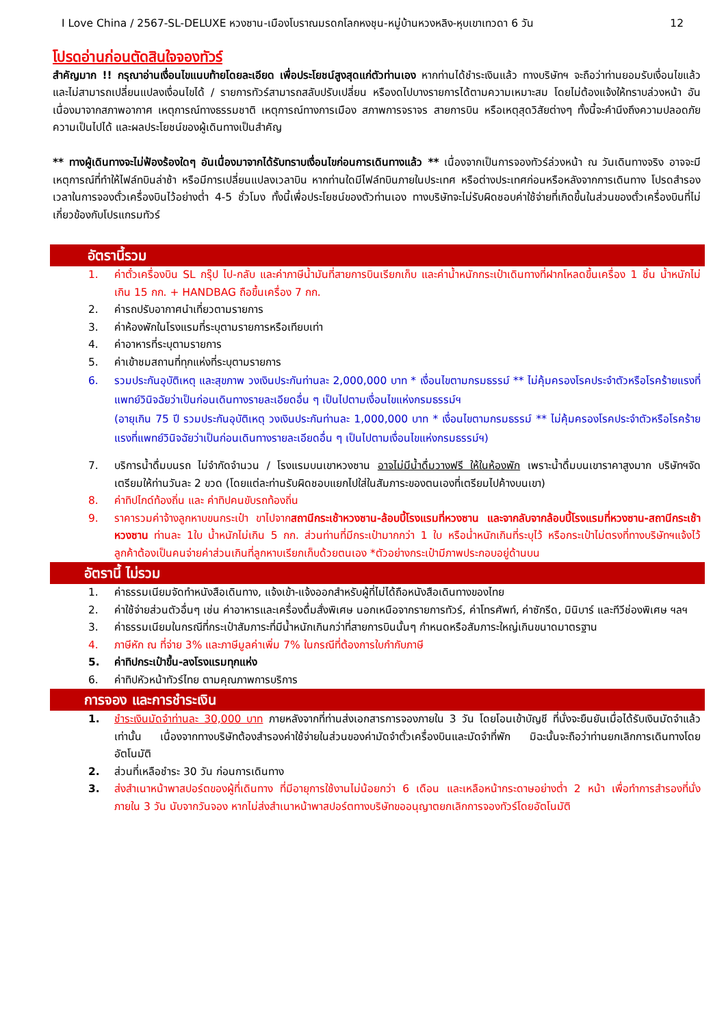I Love China / 2567-SL-DELUXE หวงซาน-เมืองโบราณมรดกโลกหงชุน-หมู่บ้านหวงหลิง-หุบเขาเทวดา 6 วัน 12
โปรดอ่านก่อนตัดสินใจจองทัวร์
สำคัญมาก !! กรุณาอ่านเงื่อนไขแนบท้ายโดยละเอียด เพื่อประโยชน์สูงสุดแก่ตัวท่านเอง หากท่านได้ชำระเงินแล้ว ทางบริษัทฯ จะถือว่าท่านยอมรับเงื่อนไขแล้ว และไม่สามารถเปลี่ยนแปลงเงื่อนไขได้ / รายการทัวร์สามารถสลับปรับเปลี่ยน หรืองดไปบางรายการได้ตามความเหมาะสม โดยไม่ต้องแจ้งให้ทราบล่วงหน้า อันเนื่องมาจากสภาพอากาศ เหตุการณ์ทางธรรมชาติ เหตุการณ์ทางการเมือง สภาพการจราจร สายการบิน หรือเหตุสุดวิสัยต่างๆ ทั้งนี้จะคำนึงถึงความปลอดภัย ความเป็นไปได้ และผลประโยชน์ของผู้เดินทางเป็นสำคัญ
** ทางผู้เดินทางจะไม่ฟ้องร้องใดๆ อันเนื่องมาจากได้รับทราบเงื่อนไขก่อนการเดินทางแล้ว ** เนื่องจากเป็นการจองทัวร์ล่วงหน้า ณ วันเดินทางจริง อาจจะมีเหตุการณ์ที่ทำให้ไฟล์ทบินล่าช้า หรือมีการเปลี่ยนแปลงเวลาบิน หากท่านใดมีไฟล์ทบินภายในประเทศ หรือต่างประเทศก่อนหรือหลังจากการเดินทาง โปรดสำรองเวลาในการจองตั๋วเครื่องบินไว้อย่างต่ำ 4-5 ชั่วโมง ทั้งนี้เพื่อประโยชน์ของตัวท่านเอง ทางบริษัทจะไม่รับผิดชอบค่าใช้จ่ายที่เกิดขึ้นในส่วนของตั๋วเครื่องบินที่ไม่เกี่ยวข้องกับโปรแกรมทัวร์
อัตรานี้รวม
1. ค่าตั๋วเครื่องบิน SL กรุ๊ป ไป-กลับ และค่าภาษีน้ำมันที่สายการบินเรียกเก็บ และค่าน้ำหนักกระเป๋าเดินทางที่ฝากโหลดขึ้นเครื่อง 1 ชิ้น น้ำหนักไม่เกิน 15 กก. + HANDBAG ถือขึ้นเครื่อง 7 กก.
2. ค่ารถปรับอากาศนำเที่ยวตามรายการ
3. ค่าห้องพักในโรงแรมที่ระบุตามรายการหรือเทียบเท่า
4. ค่าอาหารที่ระบุตามรายการ
5. ค่าเข้าชมสถานที่ทุกแห่งที่ระบุตามรายการ
6. รวมประกันอุบัติเหตุ และสุขภาพ วงเงินประกันท่านละ 2,000,000 บาท * เงื่อนไขตามกรมธรรม์ ** ไม่คุ้มครองโรคประจำตัวหรือโรคร้ายแรงที่แพทย์วินิจฉัยว่าเป็นก่อนเดินทางรายละเอียดอื่น ๆ เป็นไปตามเงื่อนไขแห่งกรมธรรม์ฯ
(อายุเกิน 75 ปี รวมประกันอุบัติเหตุ วงเงินประกันท่านละ 1,000,000 บาท * เงื่อนไขตามกรมธรรม์ ** ไม่คุ้มครองโรคประจำตัวหรือโรคร้ายแรงที่แพทย์วินิจฉัยว่าเป็นก่อนเดินทางรายละเอียดอื่น ๆ เป็นไปตามเงื่อนไขแห่งกรมธรรม์ฯ)
7. บริการน้ำดื่มบนรถ ไม่จำกัดจำนวน / โรงแรมบนเขาหวงซาน อาจไม่มีน้ำดื่มวางฟรี ให้ในห้องพัก เพราะน้ำดื่มบนเขาราคาสูงมาก บริษัทฯจัดเตรียมให้ท่านวันละ 2 ขวด (โดยแต่ละท่านรับผิดชอบแยกไปใส่ในสัมภาระของตนเองที่เตรียมไปค้างบนเขา)
8. ค่าทิปไกด์ท้องถิ่น และ ค่าทิปคนขับรถท้องถิ่น
9. ราคารวมค่าจ้างลูกหาบขนกระเป๋า ขาไปจากสถานีกระเช้าหวงซาน-ล้อบบี้โรงแรมที่หวงซาน และจากลับจากล้อบบี้โรงแรมที่หวงซาน-สถานีกระเช้าหวงซาน ท่านละ 1ใบ น้ำหนักไม่เกิน 5 กก. ส่วนท่านที่มีกระเป๋ามากกว่า 1 ใบ หรือน่ำหนักเกินที่ระบุไว้ หรือกระเป๋าไม่ตรงที่ทางบริษัทฯแจ้งไว้ ลูกค้าต้องเป็นคนจ่ายค่าส่วนเกินที่ลูกหาบเรียกเก็บด้วยตนเอง *ตัวอย่างกระเป๋ามีภาพประกอบอยู่ด้านบน
อัตรานี้ ไม่รวม
1. ค่าธรรมเนียมจัดทำหนังสือเดินทาง, แจ้งเข้า-แจ้งออกสำหรับผู้ที่ไม่ได้ถือหนังสือเดินทางของไทย
2. ค่าใช้จ่ายส่วนตัวอื่นๆ เช่น ค่าอาหารและเครื่องดื่มสั่งพิเศษ นอกเหนือจากรายการทัวร์, ค่าโทรศัพท์, ค่าซักรีด, มินิบาร์ และทีวีช่องพิเศษ ฯลฯ
3. ค่าธรรมเนียมในกรณีที่กระเป๋าสัมภาระที่มีน้ำหนักเกินกว่าที่สายการบินนั้นๆ กำหนดหรือสัมภาระใหญ่เกินขนาดมาตรฐาน
4. ภาษีหัก ณ ที่จ่าย 3% และภาษีมูลค่าเพิ่ม 7% ในกรณีที่ต้องการใบกำกับภาษี
5. ค่าทิปกระเป๋าขึ้น-ลงโรงแรมทุกแห่ง
6. ค่าทิปหัวหน้าทัวร์ไทย ตามคุณภาพการบริการ
การจอง และการชำระเงิน
1. ชำระเงินมัดจำท่านละ 30,000 บาท ภายหลังจากที่ท่านส่งเอกสารการจองภายใน 3 วัน โดยโอนเข้าบัญชี ที่นั่งจะยืนยันเมื่อได้รับเงินมัดจำแล้วเท่านั้น เนื่องจากทางบริษัทต้องสำรองค่าใช้จ่ายในส่วนของค่ามัดจำตั๋วเครื่องบินและมัดจำที่พัก มิฉะนั้นจะถือว่าท่านยกเลิกการเดินทางโดยอัตโนมัติ
2. ส่วนที่เหลือชำระ 30 วัน ก่อนการเดินทาง
3. ส่งสำเนาหน้าพาสปอร์ตของผู้ที่เดินทาง ที่มีอายุการใช้งานไม่น้อยกว่า 6 เดือน และเหลือหน้ากระดาษอย่างต่ำ 2 หน้า เพื่อทำการสำรองที่นั่งภายใน 3 วัน นับจากวันจอง หากไม่ส่งสำเนาหน้าพาสปอร์ตทางบริษัทขออนุญาตยกเลิกการจองทัวร์โดยอัตโนมัติ